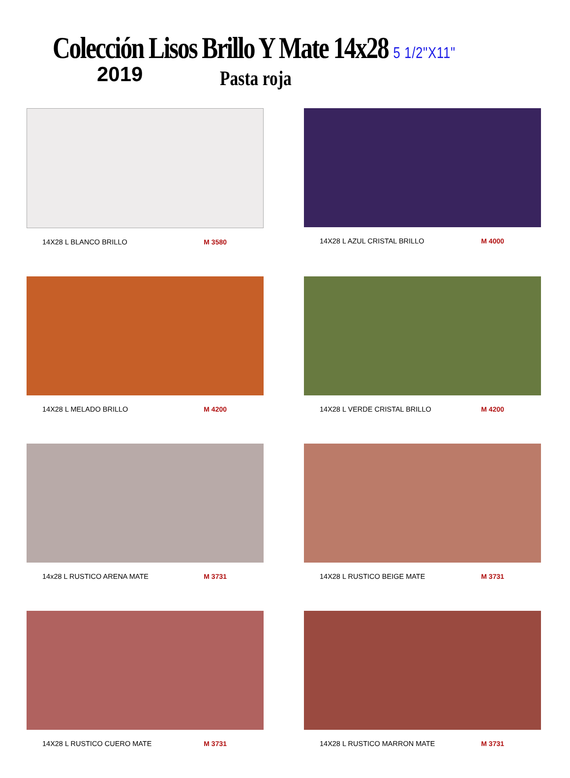Colección Lisos Brillo Y Mate 14x28 5 1/2"X11"
2019
Pasta roja
14X28 L BLANCO BRILLO M 3580
14X28 L AZUL CRISTAL BRILLO M 4000
14X28 L MELADO BRILLO M 4200
14X28 L VERDE CRISTAL BRILLO M 4200
14x28 L RUSTICO ARENA MATE M 3731
14X28 L RUSTICO BEIGE MATE M 3731
14X28 L RUSTICO CUERO MATE M 3731
14X28 L RUSTICO MARRON MATE M 3731